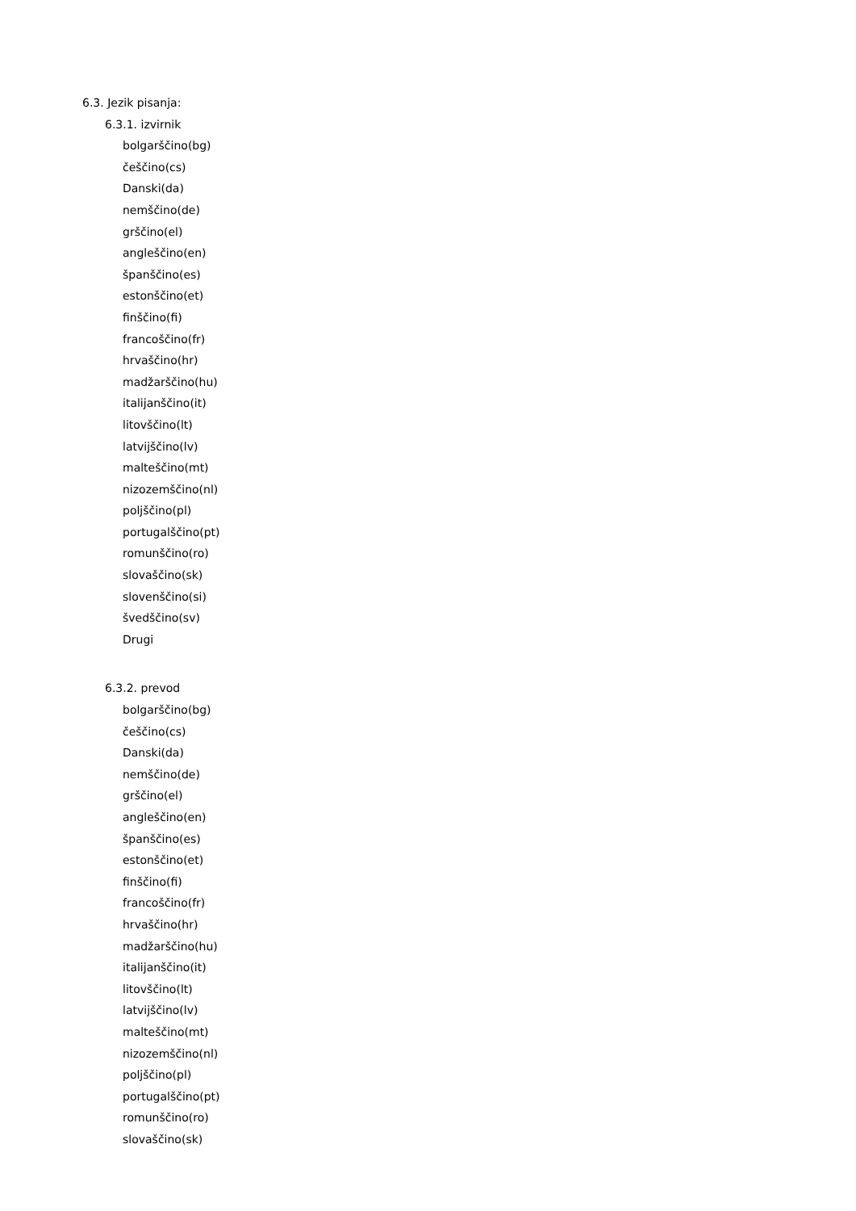6.3. Jezik pisanja:
6.3.1. izvirnik
bolgarščino(bg)
češčino(cs)
Danski(da)
nemščino(de)
grščino(el)
angleščino(en)
španščino(es)
estonščino(et)
finščino(fi)
francoščino(fr)
hrvaščino(hr)
madžarščino(hu)
italijanščino(it)
litovščino(lt)
latvijščino(lv)
malteščino(mt)
nizozemščino(nl)
poljščino(pl)
portugalščino(pt)
romunščino(ro)
slovaščino(sk)
slovenščino(si)
švedščino(sv)
Drugi
6.3.2. prevod
bolgarščino(bg)
češčino(cs)
Danski(da)
nemščino(de)
grščino(el)
angleščino(en)
španščino(es)
estonščino(et)
finščino(fi)
francoščino(fr)
hrvaščino(hr)
madžarščino(hu)
italijanščino(it)
litovščino(lt)
latvijščino(lv)
malteščino(mt)
nizozemščino(nl)
poljščino(pl)
portugalščino(pt)
romunščino(ro)
slovaščino(sk)